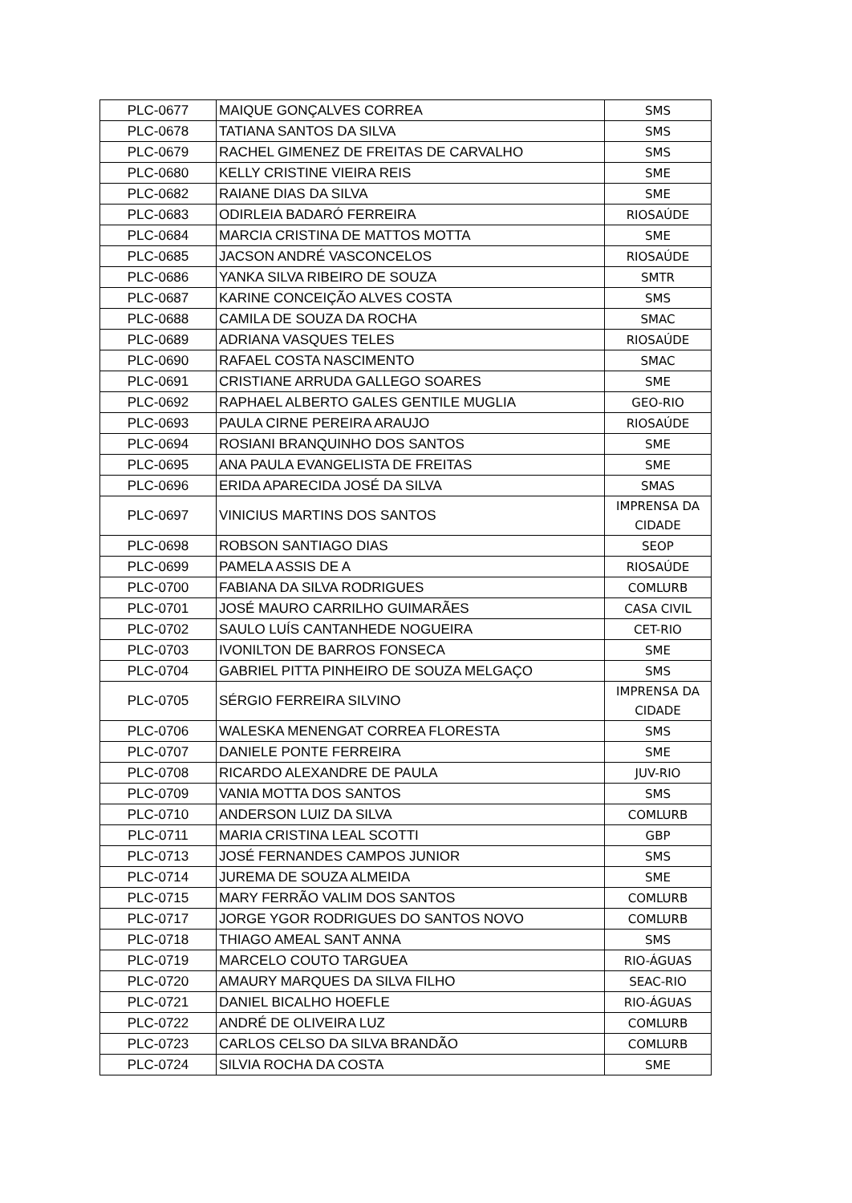| PLC-0677 | MAIQUE GONÇALVES CORREA | SMS |
| PLC-0678 | TATIANA SANTOS DA SILVA | SMS |
| PLC-0679 | RACHEL GIMENEZ DE FREITAS DE CARVALHO | SMS |
| PLC-0680 | KELLY CRISTINE VIEIRA REIS | SME |
| PLC-0682 | RAIANE DIAS DA SILVA | SME |
| PLC-0683 | ODIRLEIA BADARÓ FERREIRA | RIOSAÚDE |
| PLC-0684 | MARCIA CRISTINA DE MATTOS MOTTA | SME |
| PLC-0685 | JACSON ANDRÉ VASCONCELOS | RIOSAÚDE |
| PLC-0686 | YANKA SILVA RIBEIRO DE SOUZA | SMTR |
| PLC-0687 | KARINE CONCEIÇÃO ALVES COSTA | SMS |
| PLC-0688 | CAMILA DE SOUZA DA ROCHA | SMAC |
| PLC-0689 | ADRIANA VASQUES TELES | RIOSAÚDE |
| PLC-0690 | RAFAEL COSTA NASCIMENTO | SMAC |
| PLC-0691 | CRISTIANE ARRUDA GALLEGO SOARES | SME |
| PLC-0692 | RAPHAEL ALBERTO GALES GENTILE MUGLIA | GEO-RIO |
| PLC-0693 | PAULA CIRNE PEREIRA ARAUJO | RIOSAÚDE |
| PLC-0694 | ROSIANI BRANQUINHO DOS SANTOS | SME |
| PLC-0695 | ANA PAULA EVANGELISTA DE FREITAS | SME |
| PLC-0696 | ERIDA APARECIDA JOSÉ DA SILVA | SMAS |
| PLC-0697 | VINICIUS MARTINS DOS SANTOS | IMPRENSA DA CIDADE |
| PLC-0698 | ROBSON SANTIAGO DIAS | SEOP |
| PLC-0699 | PAMELA ASSIS DE A | RIOSAÚDE |
| PLC-0700 | FABIANA DA SILVA RODRIGUES | COMLURB |
| PLC-0701 | JOSÉ MAURO CARRILHO GUIMARÃES | CASA CIVIL |
| PLC-0702 | SAULO LUÍS CANTANHEDE NOGUEIRA | CET-RIO |
| PLC-0703 | IVONILTON DE BARROS FONSECA | SME |
| PLC-0704 | GABRIEL PITTA PINHEIRO DE SOUZA MELGAÇO | SMS |
| PLC-0705 | SÉRGIO FERREIRA SILVINO | IMPRENSA DA CIDADE |
| PLC-0706 | WALESKA MENENGAT CORREA FLORESTA | SMS |
| PLC-0707 | DANIELE PONTE FERREIRA | SME |
| PLC-0708 | RICARDO ALEXANDRE DE PAULA | JUV-RIO |
| PLC-0709 | VANIA MOTTA DOS SANTOS | SMS |
| PLC-0710 | ANDERSON LUIZ DA SILVA | COMLURB |
| PLC-0711 | MARIA CRISTINA LEAL SCOTTI | GBP |
| PLC-0713 | JOSÉ FERNANDES CAMPOS JUNIOR | SMS |
| PLC-0714 | JUREMA DE SOUZA ALMEIDA | SME |
| PLC-0715 | MARY FERRÃO VALIM DOS SANTOS | COMLURB |
| PLC-0717 | JORGE YGOR RODRIGUES DO SANTOS NOVO | COMLURB |
| PLC-0718 | THIAGO AMEAL SANT ANNA | SMS |
| PLC-0719 | MARCELO COUTO TARGUEA | RIO-ÁGUAS |
| PLC-0720 | AMAURY MARQUES DA SILVA FILHO | SEAC-RIO |
| PLC-0721 | DANIEL BICALHO HOEFLE | RIO-ÁGUAS |
| PLC-0722 | ANDRÉ DE OLIVEIRA LUZ | COMLURB |
| PLC-0723 | CARLOS CELSO DA SILVA BRANDÃO | COMLURB |
| PLC-0724 | SILVIA ROCHA DA COSTA | SME |